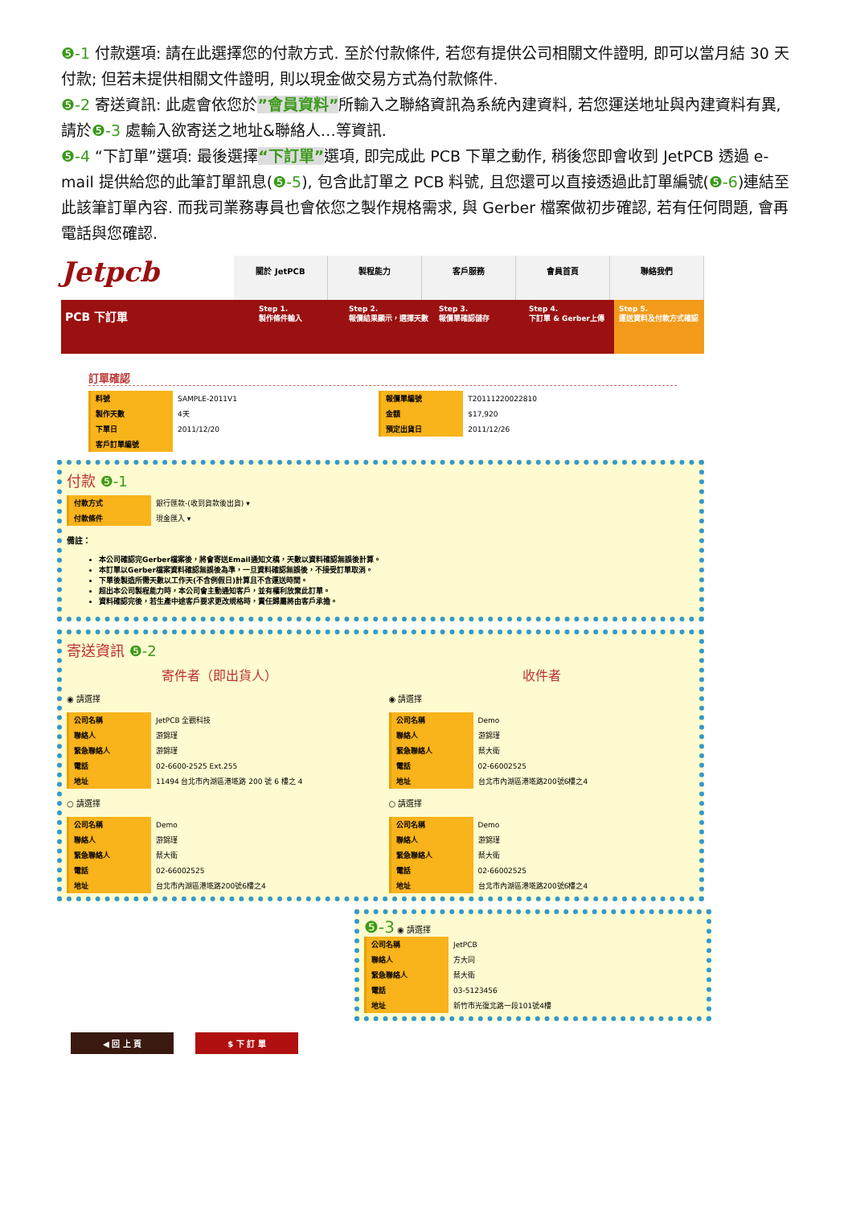❺-1 付款選項: 請在此選擇您的付款方式. 至於付款條件, 若您有提供公司相關文件證明, 即可以當月結 30 天付款; 但若未提供相關文件證明, 則以現金做交易方式為付款條件.
❺-2 寄送資訊: 此處會依您於”會員資料”所輸入之聯絡資訊為系統內建資料, 若您運送地址與內建資料有異, 請於❺-3 處輸入欲寄送之地址&聯絡人…等資訊.
❺-4 “下訂單”選項: 最後選擇“下訂單”選項, 即完成此 PCB 下單之動作, 稍後您即會收到 JetPCB 透過 e-mail 提供給您的此筆訂單訊息(❺-5), 包含此訂單之 PCB 料號, 且您還可以直接透過此訂單編號(❺-6)連結至此該筆訂單內容. 而我司業務專員也會依您之製作規格需求, 與 Gerber 檔案做初步確認, 若有任何問題, 會再電話與您確認.
Jetpcb
關於 JetPCB 製程能力 客戶服務 會員首頁 聯絡我們
PCB 下訂單
Step 1.
製作條件輸入
Step 2.
報價結果顯示，選擇天數
Step 3.
報價單確認儲存
Step 4.
下訂單 & Gerber上傳
Step 5.
運送資料及付款方式確認
訂單確認
| 料號 | SAMPLE-2011V1 | 報價單編號 | T20111220022810 |
| 製作天數 | 4天 | 金額 | $17,920 |
| 下單日 | 2011/12/20 | 預定出貨日 | 2011/12/26 |
| 客戶訂單編號 | | | |
付款 ❺-1
| 付款方式 | 銀行匯款-(收到貨款後出貨) ▾ |
| 付款條件 | 現金匯入 ▾ |
備註：
本公司確認完Gerber檔案後，將會寄送Email通知文稿，天數以資料確認無誤後計算。
本訂單以Gerber檔案資料確認無誤後為準，一旦資料確認無誤後，不接受訂單取消。
下單後製造所需天數以工作天(不含例假日)計算且不含運送時間。
超出本公司製程能力時，本公司會主動通知客戶，並有權利放棄此訂單。
資料確認完後，若生產中途客戶要求更改規格時，責任歸屬將由客戶承擔。
寄送資訊 ❺-2
寄件者（即出貨人）
◉ 請選擇
| 公司名稱 | JetPCB 全觀科技 |
| 聯絡人 | 游錦瑾 |
| 緊急聯絡人 | 游錦瑾 |
| 電話 | 02-6600-2525 Ext.255 |
| 地址 | 11494 台北市內湖區港墘路 200 號 6 樓之 4 |
○ 請選擇
| 公司名稱 | Demo |
| 聯絡人 | 游錦瑾 |
| 緊急聯絡人 | 蔡大衛 |
| 電話 | 02-66002525 |
| 地址 | 台北市內湖區港墘路200號6樓之4 |
收件者
◉ 請選擇
| 公司名稱 | Demo |
| 聯絡人 | 游錦瑾 |
| 緊急聯絡人 | 蔡大衛 |
| 電話 | 02-66002525 |
| 地址 | 台北市內湖區港墘路200號6樓之4 |
○ 請選擇
| 公司名稱 | Demo |
| 聯絡人 | 游錦瑾 |
| 緊急聯絡人 | 蔡大衛 |
| 電話 | 02-66002525 |
| 地址 | 台北市內湖區港墘路200號6樓之4 |
❺-3 ◉ 請選擇
| 公司名稱 | JetPCB |
| 聯絡人 | 方大同 |
| 緊急聯絡人 | 蔡大衛 |
| 電話 | 03-5123456 |
| 地址 | 新竹市光復北路一段101號4樓 |
◀ 回 上 頁 $ 下 訂 單